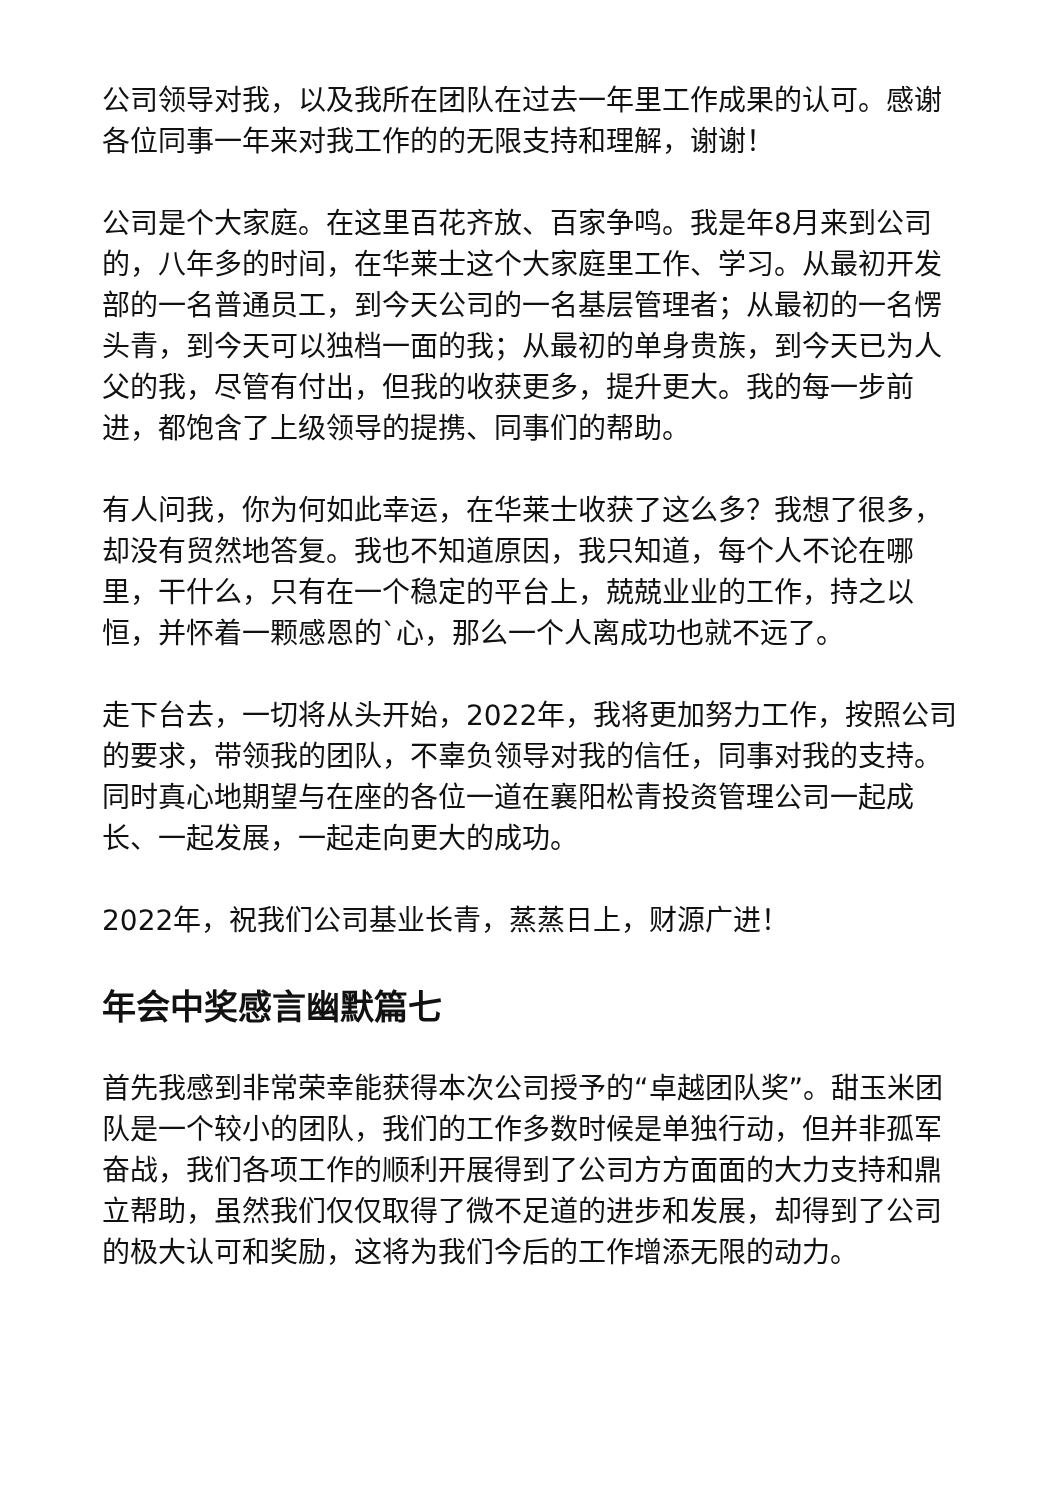公司领导对我，以及我所在团队在过去一年里工作成果的认可。感谢各位同事一年来对我工作的的无限支持和理解，谢谢！
公司是个大家庭。在这里百花齐放、百家争鸣。我是年8月来到公司的，八年多的时间，在华莱士这个大家庭里工作、学习。从最初开发部的一名普通员工，到今天公司的一名基层管理者；从最初的一名愣头青，到今天可以独档一面的我；从最初的单身贵族，到今天已为人父的我，尽管有付出，但我的收获更多，提升更大。我的每一步前进，都饱含了上级领导的提携、同事们的帮助。
有人问我，你为何如此幸运，在华莱士收获了这么多？我想了很多，却没有贸然地答复。我也不知道原因，我只知道，每个人不论在哪里，干什么，只有在一个稳定的平台上，兢兢业业的工作，持之以恒，并怀着一颗感恩的`心，那么一个人离成功也就不远了。
走下台去，一切将从头开始，2022年，我将更加努力工作，按照公司的要求，带领我的团队，不辜负领导对我的信任，同事对我的支持。同时真心地期望与在座的各位一道在襄阳松青投资管理公司一起成长、一起发展，一起走向更大的成功。
2022年，祝我们公司基业长青，蒸蒸日上，财源广进！
年会中奖感言幽默篇七
首先我感到非常荣幸能获得本次公司授予的“卓越团队奖”。甜玉米团队是一个较小的团队，我们的工作多数时候是单独行动，但并非孤军奋战，我们各项工作的顺利开展得到了公司方方面面的大力支持和鼎立帮助，虽然我们仅仅取得了微不足道的进步和发展，却得到了公司的极大认可和奖励，这将为我们今后的工作增添无限的动力。